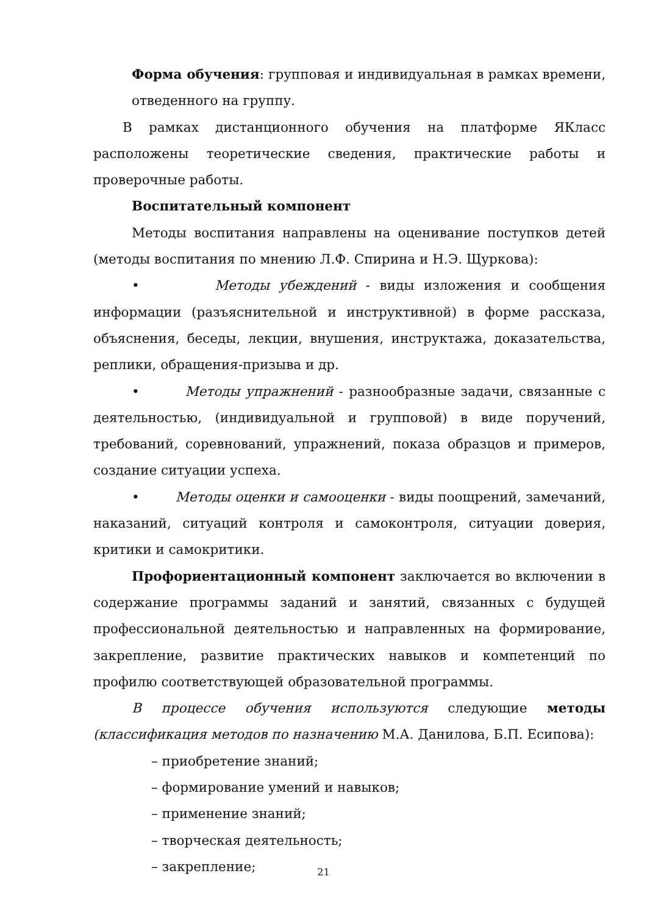Форма обучения: групповая и индивидуальная в рамках времени, отведенного на группу.
В рамках дистанционного обучения на платформе ЯКласс расположены теоретические сведения, практические работы и проверочные работы.
Воспитательный компонент
Методы воспитания направлены на оценивание поступков детей (методы воспитания по мнению Л.Ф. Спирина и Н.Э. Щуркова):
• Методы убеждений - виды изложения и сообщения информации (разъяснительной и инструктивной) в форме рассказа, объяснения, беседы, лекции, внушения, инструктажа, доказательства, реплики, обращения-призыва и др.
• Методы упражнений - разнообразные задачи, связанные с деятельностью, (индивидуальной и групповой) в виде поручений, требований, соревнований, упражнений, показа образцов и примеров, создание ситуации успеха.
• Методы оценки и самооценки - виды поощрений, замечаний, наказаний, ситуаций контроля и самоконтроля, ситуации доверия, критики и самокритики.
Профориентационный компонент заключается во включении в содержание программы заданий и занятий, связанных с будущей профессиональной деятельностью и направленных на формирование, закрепление, развитие практических навыков и компетенций по профилю соответствующей образовательной программы.
В процессе обучения используются следующие методы (классификация методов по назначению М.А. Данилова, Б.П. Есипова):
– приобретение знаний;
– формирование умений и навыков;
– применение знаний;
– творческая деятельность;
– закрепление;
21